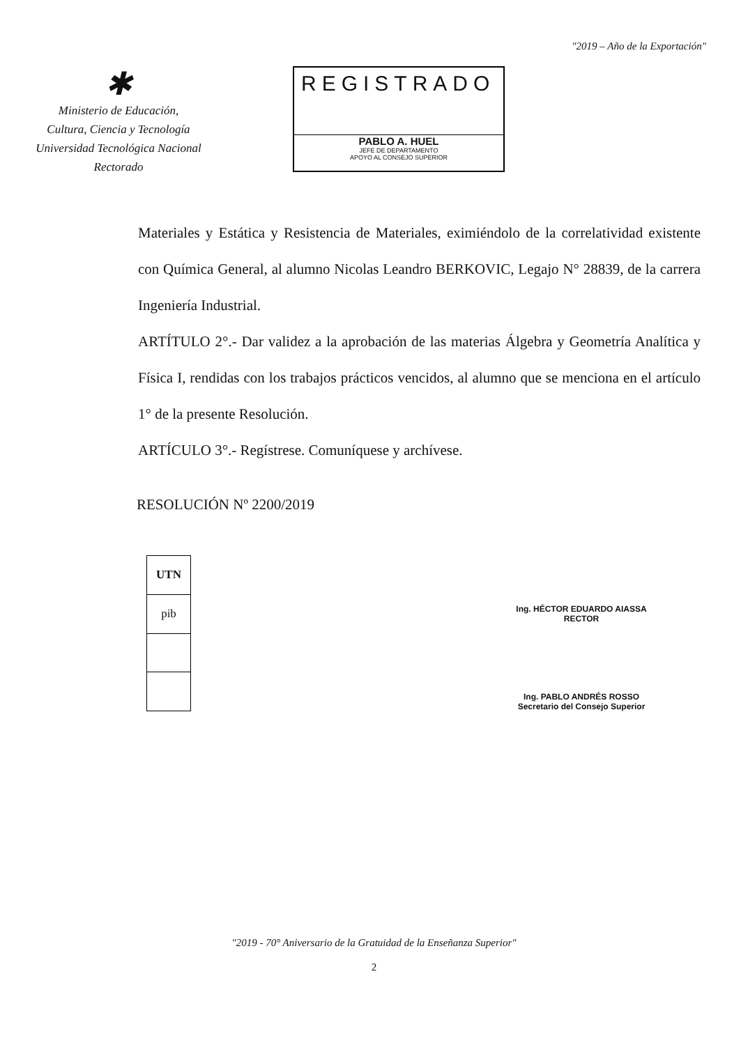"2019 – Año de la Exportación"
✱
Ministerio de Educación,
Cultura, Ciencia y Tecnología
Universidad Tecnológica Nacional
Rectorado
REGISTRADO
PABLO A. HUEL
JEFE DE DEPARTAMENTO
APOYO AL CONSEJO SUPERIOR
Materiales y Estática y Resistencia de Materiales, eximiéndolo de la correlatividad existente con Química General, al alumno Nicolas Leandro BERKOVIC, Legajo N° 28839, de la carrera Ingeniería Industrial.
ARTÍTULO 2°.- Dar validez a la aprobación de las materias Álgebra y Geometría Analítica y Física I, rendidas con los trabajos prácticos vencidos, al alumno que se menciona en el artículo 1° de la presente Resolución.
ARTÍCULO 3°.- Regístrese. Comuníquese y archívese.
RESOLUCIÓN Nº 2200/2019
| UTN |
| pib |
Ing. HÉCTOR EDUARDO AIASSA
RECTOR
Ing. PABLO ANDRÉS ROSSO
Secretario del Consejo Superior
"2019 - 70° Aniversario de la Gratuidad de la Enseñanza Superior"
2